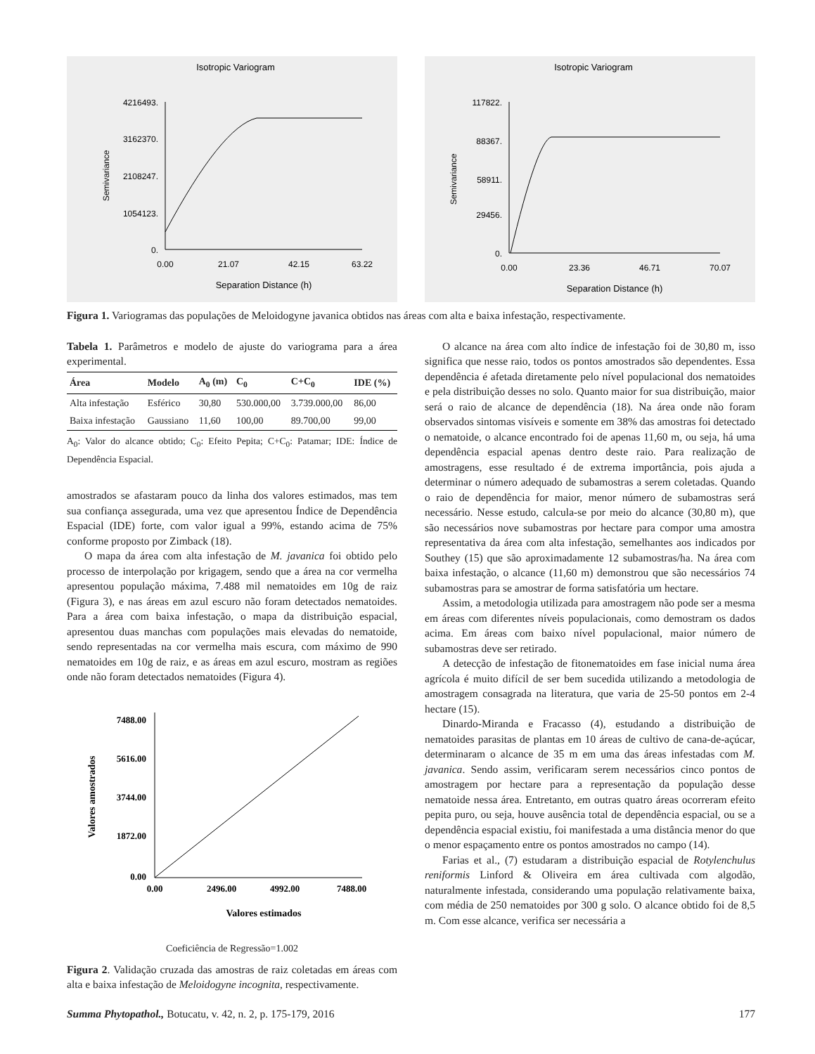Isotropic Variogram
4216493.
3162370.
2108247.
1054123.
0.
0.00
21.07
42.15
63.22
Separation Distance (h)
Semivariance
Isotropic Variogram
117822.
88367.
58911.
29456.
0.
0.00
23.36
46.71
70.07
Separation Distance (h)
Semivariance
Figura 1. Variogramas das populações de Meloidogyne javanica obtidos nas áreas com alta e baixa infestação, respectivamente.
Tabela 1. Parâmetros e modelo de ajuste do variograma para a área experimental.
| Área | Modelo | A<sub>0</sub> (m) | C<sub>0</sub> | C+C<sub>0</sub> | IDE (%) |
| --- | --- | --- | --- | --- | --- |
| Alta infestação | Esférico | 30,80 | 530.000,00 | 3.739.000,00 | 86,00 |
| Baixa infestação | Gaussiano | 11,60 | 100,00 | 89.700,00 | 99,00 |
A<sub>0</sub>: Valor do alcance obtido; C<sub>0</sub>: Efeito Pepita; C+C<sub>0</sub>: Patamar; IDE: Índice de Dependência Espacial.
amostrados se afastaram pouco da linha dos valores estimados, mas tem sua confiança assegurada, uma vez que apresentou Índice de Dependência Espacial (IDE) forte, com valor igual a 99%, estando acima de 75% conforme proposto por Zimback (18).
O mapa da área com alta infestação de M. javanica foi obtido pelo processo de interpolação por krigagem, sendo que a área na cor vermelha apresentou população máxima, 7.488 mil nematoides em 10g de raiz (Figura 3), e nas áreas em azul escuro não foram detectados nematoides. Para a área com baixa infestação, o mapa da distribuição espacial, apresentou duas manchas com populações mais elevadas do nematoide, sendo representadas na cor vermelha mais escura, com máximo de 990 nematoides em 10g de raiz, e as áreas em azul escuro, mostram as regiões onde não foram detectados nematoides (Figura 4).
7488.00
5616.00
3744.00
1872.00
0.00
0.00
2496.00
4992.00
7488.00
Valores estimados
Valores amostrados
Coeficiência de Regressão=1.002
Figura 2. Validação cruzada das amostras de raiz coletadas em áreas com alta e baixa infestação de Meloidogyne incognita, respectivamente.
O alcance na área com alto índice de infestação foi de 30,80 m, isso significa que nesse raio, todos os pontos amostrados são dependentes. Essa dependência é afetada diretamente pelo nível populacional dos nematoides e pela distribuição desses no solo. Quanto maior for sua distribuição, maior será o raio de alcance de dependência (18). Na área onde não foram observados sintomas visíveis e somente em 38% das amostras foi detectado o nematoide, o alcance encontrado foi de apenas 11,60 m, ou seja, há uma dependência espacial apenas dentro deste raio. Para realização de amostragens, esse resultado é de extrema importância, pois ajuda a determinar o número adequado de subamostras a serem coletadas. Quando o raio de dependência for maior, menor número de subamostras será necessário. Nesse estudo, calcula-se por meio do alcance (30,80 m), que são necessários nove subamostras por hectare para compor uma amostra representativa da área com alta infestação, semelhantes aos indicados por Southey (15) que são aproximadamente 12 subamostras/ha. Na área com baixa infestação, o alcance (11,60 m) demonstrou que são necessários 74 subamostras para se amostrar de forma satisfatória um hectare.
Assim, a metodologia utilizada para amostragem não pode ser a mesma em áreas com diferentes níveis populacionais, como demostram os dados acima. Em áreas com baixo nível populacional, maior número de subamostras deve ser retirado.
A detecção de infestação de fitonematoides em fase inicial numa área agrícola é muito difícil de ser bem sucedida utilizando a metodologia de amostragem consagrada na literatura, que varia de 25-50 pontos em 2-4 hectare (15).
Dinardo-Miranda e Fracasso (4), estudando a distribuição de nematoides parasitas de plantas em 10 áreas de cultivo de cana-de-açúcar, determinaram o alcance de 35 m em uma das áreas infestadas com M. javanica. Sendo assim, verificaram serem necessários cinco pontos de amostragem por hectare para a representação da população desse nematoide nessa área. Entretanto, em outras quatro áreas ocorreram efeito pepita puro, ou seja, houve ausência total de dependência espacial, ou se a dependência espacial existiu, foi manifestada a uma distância menor do que o menor espaçamento entre os pontos amostrados no campo (14).
Farias et al., (7) estudaram a distribuição espacial de Rotylenchulus reniformis Linford & Oliveira em área cultivada com algodão, naturalmente infestada, considerando uma população relativamente baixa, com média de 250 nematoides por 300 g solo. O alcance obtido foi de 8,5 m. Com esse alcance, verifica ser necessária a
Summa Phytopathol., Botucatu, v. 42, n. 2, p. 175-179, 2016 177